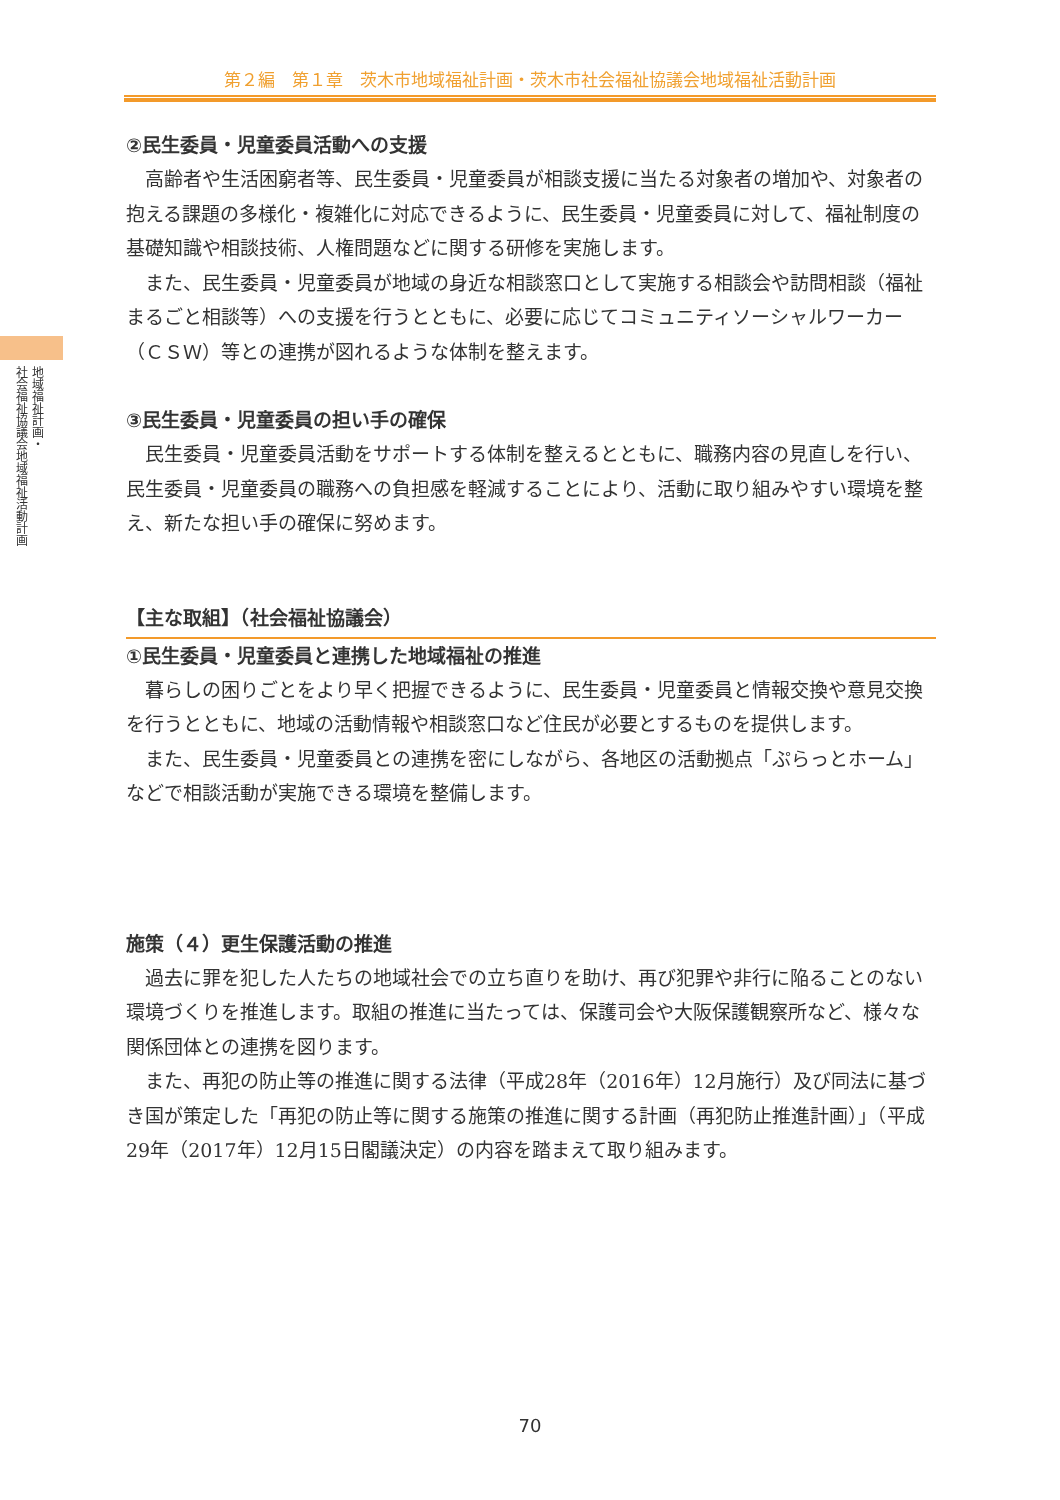第２編　第１章　茨木市地域福祉計画・茨木市社会福祉協議会地域福祉活動計画
地域福祉計画・
社会福祉協議会地域福祉活動計画
②民生委員・児童委員活動への支援
高齢者や生活困窮者等、民生委員・児童委員が相談支援に当たる対象者の増加や、対象者の抱える課題の多様化・複雑化に対応できるように、民生委員・児童委員に対して、福祉制度の基礎知識や相談技術、人権問題などに関する研修を実施します。
また、民生委員・児童委員が地域の身近な相談窓口として実施する相談会や訪問相談（福祉まるごと相談等）への支援を行うとともに、必要に応じてコミュニティソーシャルワーカー（ＣＳＷ）等との連携が図れるような体制を整えます。
③民生委員・児童委員の担い手の確保
民生委員・児童委員活動をサポートする体制を整えるとともに、職務内容の見直しを行い、民生委員・児童委員の職務への負担感を軽減することにより、活動に取り組みやすい環境を整え、新たな担い手の確保に努めます。
【主な取組】（社会福祉協議会）
①民生委員・児童委員と連携した地域福祉の推進
暮らしの困りごとをより早く把握できるように、民生委員・児童委員と情報交換や意見交換を行うとともに、地域の活動情報や相談窓口など住民が必要とするものを提供します。
また、民生委員・児童委員との連携を密にしながら、各地区の活動拠点「ぷらっとホーム」などで相談活動が実施できる環境を整備します。
施策（４）更生保護活動の推進
過去に罪を犯した人たちの地域社会での立ち直りを助け、再び犯罪や非行に陥ることのない環境づくりを推進します。取組の推進に当たっては、保護司会や大阪保護観察所など、様々な関係団体との連携を図ります。
また、再犯の防止等の推進に関する法律（平成28年（2016年）12月施行）及び同法に基づき国が策定した「再犯の防止等に関する施策の推進に関する計画（再犯防止推進計画）」（平成29年（2017年）12月15日閣議決定）の内容を踏まえて取り組みます。
70